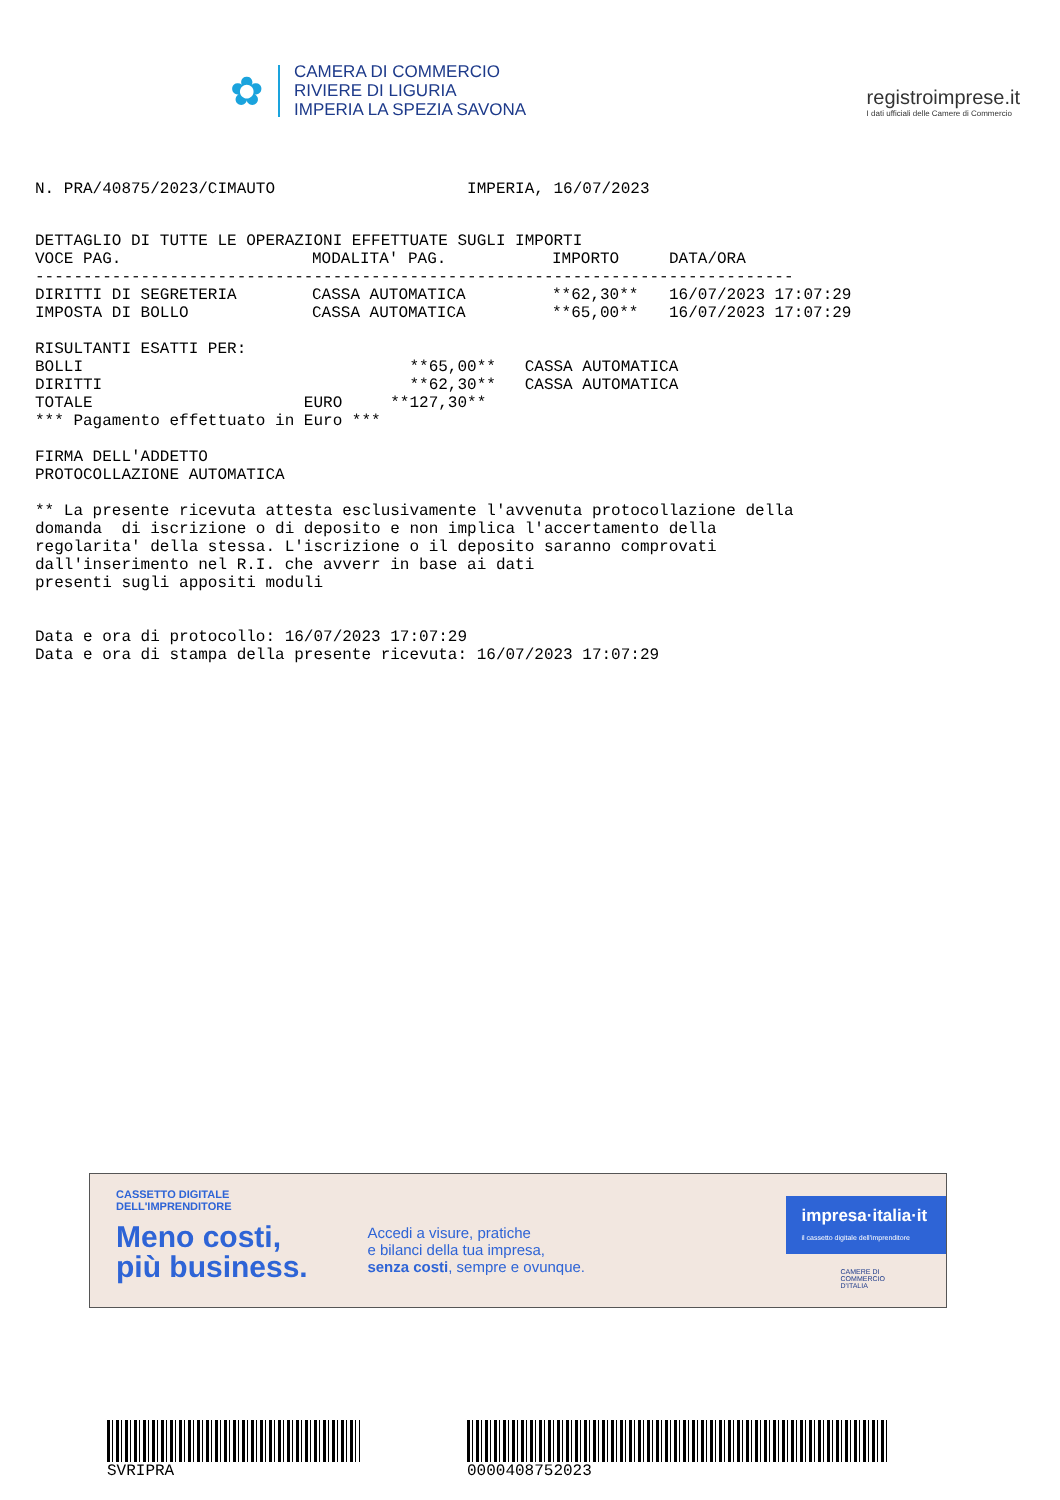✿
CAMERA DI COMMERCIO
RIVIERE DI LIGURIA
IMPERIA LA SPEZIA SAVONA
registroimprese.it
I dati ufficiali delle Camere di Commercio
N. PRA/40875/2023/CIMAUTO                    IMPERIA, 16/07/2023
DETTAGLIO DI TUTTE LE OPERAZIONI EFFETTUATE SUGLI IMPORTI
| VOCE PAG. | MODALITA' PAG. | IMPORTO | DATA/ORA |
| --- | --- | --- | --- |
| ------------------------------------------------------------------------------- | | | |
| DIRITTI DI SEGRETERIA | CASSA AUTOMATICA | **62,30** | 16/07/2023 17:07:29 |
| IMPOSTA DI BOLLO | CASSA AUTOMATICA | **65,00** | 16/07/2023 17:07:29 |
RISULTANTI ESATTI PER:
BOLLI                                  **65,00**   CASSA AUTOMATICA
DIRITTI                                **62,30**   CASSA AUTOMATICA
TOTALE                      EURO     **127,30**
*** Pagamento effettuato in Euro ***

FIRMA DELL'ADDETTO
PROTOCOLLAZIONE AUTOMATICA

** La presente ricevuta attesta esclusivamente l'avvenuta protocollazione della
domanda  di iscrizione o di deposito e non implica l'accertamento della
regolarita' della stessa. L'iscrizione o il deposito saranno comprovati
dall'inserimento nel R.I. che avverr in base ai dati
presenti sugli appositi moduli


Data e ora di protocollo: 16/07/2023 17:07:29
Data e ora di stampa della presente ricevuta: 16/07/2023 17:07:29
CASSETTO DIGITALE DELL'IMPRENDITORE
Meno costi,
più business.
Accedi a visure, pratiche
e bilanci della tua impresa,
senza costi, sempre e ovunque.
impresa·italia·it
il cassetto digitale dell'imprenditore
CAMERE DI COMMERCIO D'ITALIA
SVRIPRA 0000408752023